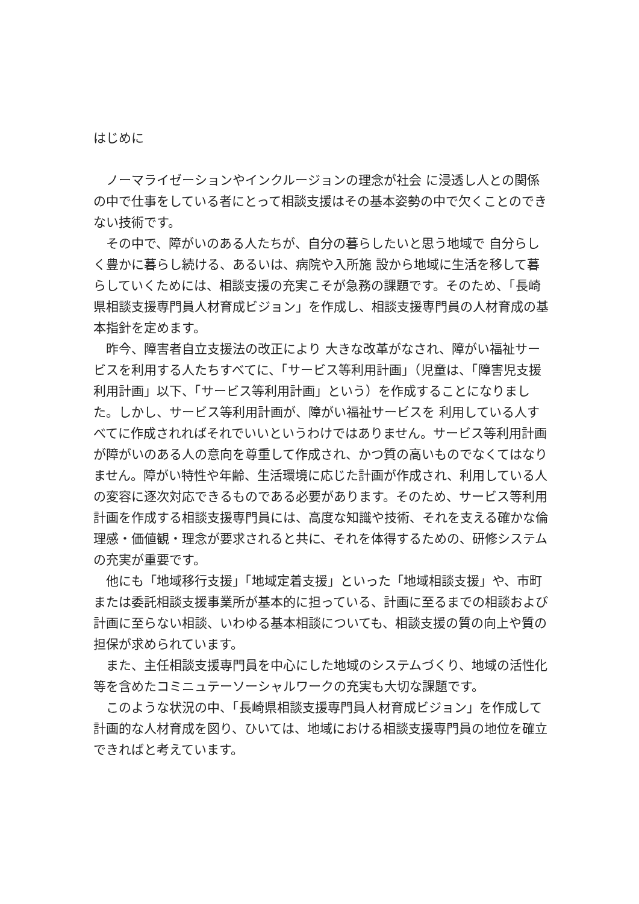はじめに
ノーマライゼーションやインクルージョンの理念が社会 に浸透し人との関係の中で仕事をしている者にとって相談支援はその基本姿勢の中で欠くことのできない技術です。
その中で、障がいのある人たちが、自分の暮らしたいと思う地域で 自分らしく豊かに暮らし続ける、あるいは、病院や入所施 設から地域に生活を移して暮らしていくためには、相談支援の充実こそが急務の課題です。そのため、「長崎県相談支援専門員人材育成ビジョン」を作成し、相談支援専門員の人材育成の基本指針を定めます。
昨今、障害者自立支援法の改正により 大きな改革がなされ、障がい福祉サービスを利用する人たちすべてに、「サービス等利用計画」（児童は、「障害児支援利用計画」以下、「サービス等利用計画」という）を作成することになりました。しかし、サービス等利用計画が、障がい福祉サービスを 利用している人すべてに作成されればそれでいいというわけではありません。サービス等利用計画が障がいのある人の意向を尊重して作成され、かつ質の高いものでなくてはなりません。障がい特性や年齢、生活環境に応じた計画が作成され、利用している人の変容に逐次対応できるものである必要があります。そのため、サービス等利用計画を作成する相談支援専門員には、高度な知識や技術、それを支える確かな倫理感・価値観・理念が要求されると共に、それを体得するための、研修システムの充実が重要です。
他にも「地域移行支援」「地域定着支援」といった「地域相談支援」や、市町または委託相談支援事業所が基本的に担っている、計画に至るまでの相談および計画に至らない相談、いわゆる基本相談についても、相談支援の質の向上や質の担保が求められています。
また、主任相談支援専門員を中心にした地域のシステムづくり、地域の活性化等を含めたコミニュテーソーシャルワークの充実も大切な課題です。
このような状況の中、「長崎県相談支援専門員人材育成ビジョン」を作成して計画的な人材育成を図り、ひいては、地域における相談支援専門員の地位を確立できればと考えています。